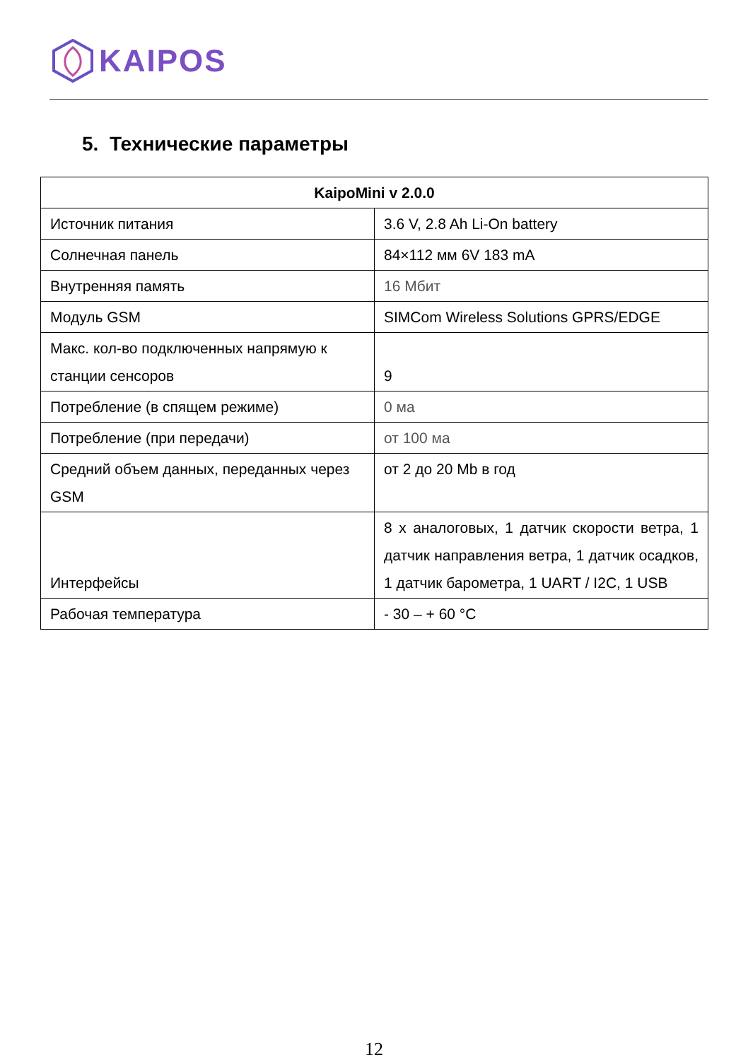KAIPOS
5. Технические параметры
| KaipoMini v 2.0.0 | |
| --- | --- |
| Источник питания | 3.6 V, 2.8 Ah Li-On battery |
| Солнечная панель | 84×112 мм 6V 183 mA |
| Внутренняя память | 16 Мбит |
| Модуль GSM | SIMCom Wireless Solutions GPRS/EDGE |
| Макс. кол-во подключенных напрямую к станции сенсоров | 9 |
| Потребление (в спящем режиме) | 0 ма |
| Потребление (при передачи) | от 100 ма |
| Средний объем данных, переданных через GSM | от 2 до 20 Mb в год |
| Интерфейсы | 8 х аналоговых, 1 датчик скорости ветра, 1 датчик направления ветра, 1 датчик осадков, 1 датчик барометра, 1 UART / I2C, 1 USB |
| Рабочая температура | - 30 – + 60 °C |
12